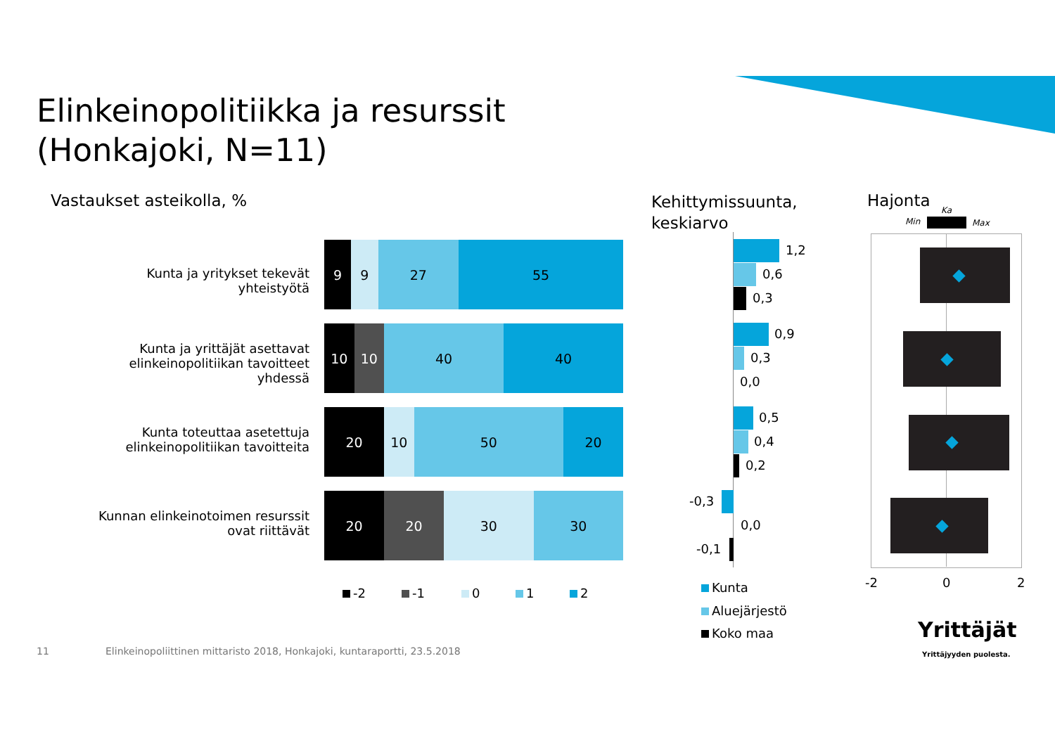Elinkeinopolitiikka ja resurssit
(Honkajoki, N=11)
Vastaukset asteikolla, %
Kehittymissuunta,
keskiarvo
Hajonta
Min
Ka
Max
Kunta ja yritykset tekevät yhteistyötä
9 9 27 55
Kunta ja yrittäjät asettavat elinkeinopolitiikan tavoitteet yhdessä
10 10 40 40
Kunta toteuttaa asetettuja elinkeinopolitiikan tavoitteita
20 10 50 20
Kunnan elinkeinotoimen resurssit ovat riittävät
20 20 30 30
-2 -1 0 1 2
1,2
0,6
0,3
0,9
0,3
0,0
0,5
0,4
0,2
-0,3
0,0
-0,1
Kunta
Aluejärjestö
Koko maa
-2 0 2
Yrittäjät
Yrittäjyyden puolesta.
11
Elinkeinopoliittinen mittaristo 2018, Honkajoki, kuntaraportti, 23.5.2018